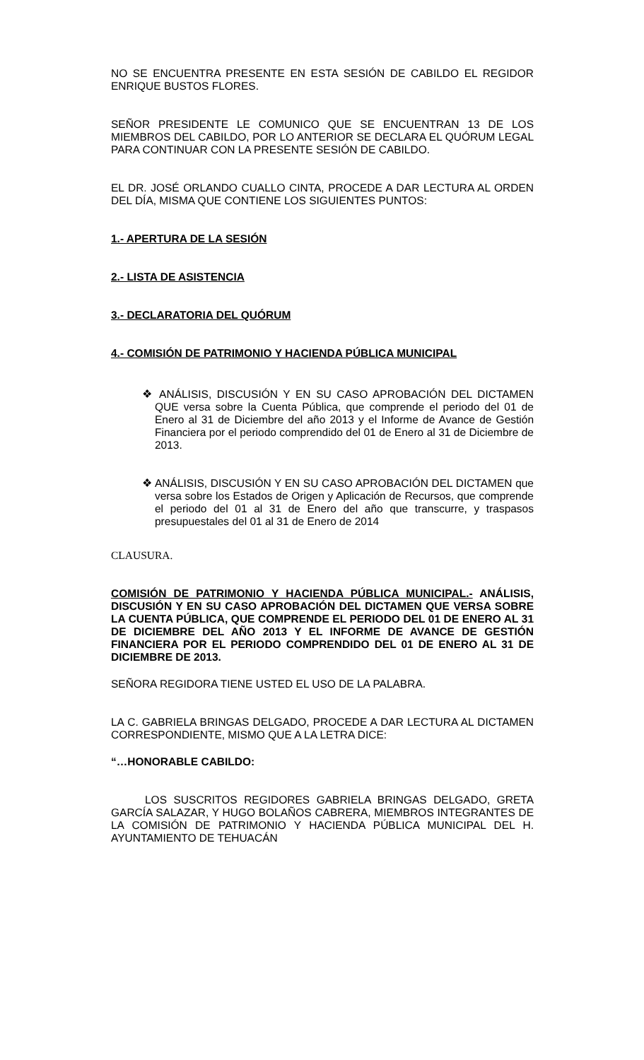NO SE ENCUENTRA PRESENTE EN ESTA SESIÓN DE CABILDO EL REGIDOR ENRIQUE BUSTOS FLORES.
SEÑOR PRESIDENTE LE COMUNICO QUE SE ENCUENTRAN 13 DE LOS MIEMBROS DEL CABILDO, POR LO ANTERIOR SE DECLARA EL QUÓRUM LEGAL PARA CONTINUAR CON LA PRESENTE SESIÓN DE CABILDO.
EL DR. JOSÉ ORLANDO CUALLO CINTA, PROCEDE A DAR LECTURA AL ORDEN DEL DÍA, MISMA QUE CONTIENE LOS SIGUIENTES PUNTOS:
1.- APERTURA DE LA SESIÓN
2.- LISTA DE ASISTENCIA
3.- DECLARATORIA DEL QUÓRUM
4.- COMISIÓN DE PATRIMONIO Y HACIENDA PÚBLICA MUNICIPAL
❖ ANÁLISIS, DISCUSIÓN Y EN SU CASO APROBACIÓN DEL DICTAMEN QUE versa sobre la Cuenta Pública, que comprende el periodo del 01 de Enero al 31 de Diciembre del año 2013 y el Informe de Avance de Gestión Financiera por el periodo comprendido del 01 de Enero al 31 de Diciembre de 2013.
❖ ANÁLISIS, DISCUSIÓN Y EN SU CASO APROBACIÓN DEL DICTAMEN que versa sobre los Estados de Origen y Aplicación de Recursos, que comprende el periodo del 01 al 31 de Enero del año que transcurre, y traspasos presupuestales del 01 al 31 de Enero de 2014
CLAUSURA.
COMISIÓN DE PATRIMONIO Y HACIENDA PÚBLICA MUNICIPAL.- ANÁLISIS, DISCUSIÓN Y EN SU CASO APROBACIÓN DEL DICTAMEN QUE VERSA SOBRE LA CUENTA PÚBLICA, QUE COMPRENDE EL PERIODO DEL 01 DE ENERO AL 31 DE DICIEMBRE DEL AÑO 2013 Y EL INFORME DE AVANCE DE GESTIÓN FINANCIERA POR EL PERIODO COMPRENDIDO DEL 01 DE ENERO AL 31 DE DICIEMBRE DE 2013.
SEÑORA REGIDORA TIENE USTED EL USO DE LA PALABRA.
LA C. GABRIELA BRINGAS DELGADO, PROCEDE A DAR LECTURA AL DICTAMEN CORRESPONDIENTE, MISMO QUE A LA LETRA DICE:
“…HONORABLE CABILDO:
LOS SUSCRITOS REGIDORES GABRIELA BRINGAS DELGADO, GRETA GARCÍA SALAZAR, Y HUGO BOLAÑOS CABRERA, MIEMBROS INTEGRANTES DE LA COMISIÓN DE PATRIMONIO Y HACIENDA PÚBLICA MUNICIPAL DEL H. AYUNTAMIENTO DE TEHUACÁN